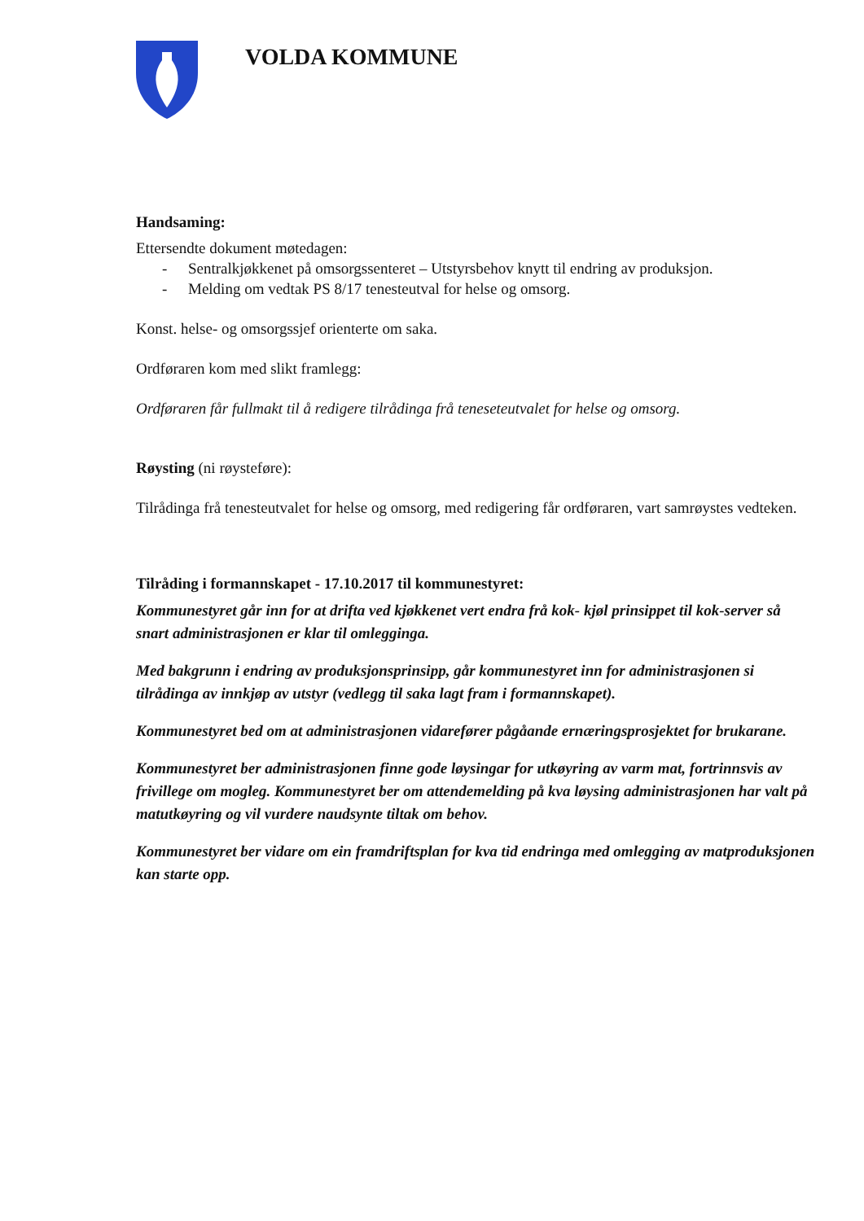VOLDA KOMMUNE
Handsaming:
Ettersendte dokument møtedagen:
- Sentralkjøkkenet på omsorgssenteret – Utstyrsbehov knytt til endring av produksjon.
- Melding om vedtak PS 8/17 tenesteutval for helse og omsorg.
Konst. helse- og omsorgssjef orienterte om saka.
Ordføraren kom med slikt framlegg:
Ordføraren får fullmakt til å redigere tilrådinga frå teneseteutvalet for helse og omsorg.
Røysting (ni røysteføre):
Tilrådinga frå tenesteutvalet for helse og omsorg, med redigering får ordføraren, vart samrøystes vedteken.
Tilråding i formannskapet - 17.10.2017 til kommunestyret:
Kommunestyret går inn for at drifta ved kjøkkenet vert endra frå kok- kjøl prinsippet til kok-server så snart administrasjonen er klar til omlegginga.
Med bakgrunn i endring av produksjonsprinsipp, går kommunestyret inn for administrasjonen si tilrådinga av innkjøp av utstyr (vedlegg til saka lagt fram i formannskapet).
Kommunestyret bed om at administrasjonen vidarefører pågåande ernæringsprosjektet for brukarane.
Kommunestyret ber administrasjonen finne gode løysingar for utkøyring av varm mat, fortrinnsvis av frivillege om mogleg. Kommunestyret ber om attendemelding på kva løysing administrasjonen har valt på matutkøyring og vil vurdere naudsynte tiltak om behov.
Kommunestyret ber vidare om ein framdriftsplan for kva tid endringa med omlegging av matproduksjonen kan starte opp.